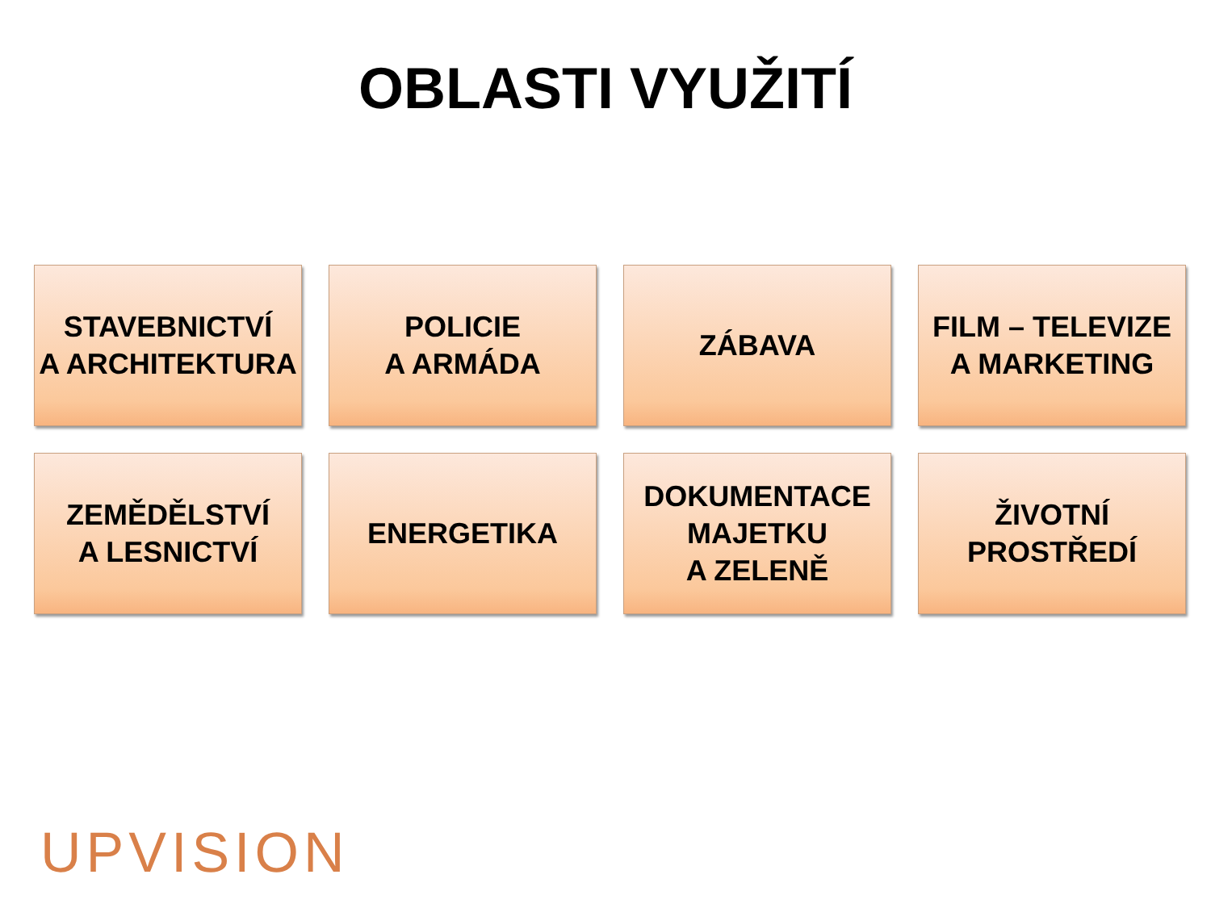OBLASTI VYUŽITÍ
STAVEBNICTVÍ
A ARCHITEKTURA
POLICIE
A ARMÁDA
ZÁBAVA
FILM – TELEVIZE
A MARKETING
ZEMĚDĚLSTVÍ
A LESNICTVÍ
ENERGETIKA
DOKUMENTACE
MAJETKU
A ZELENĚ
ŽIVOTNÍ
PROSTŘEDÍ
UPVISION